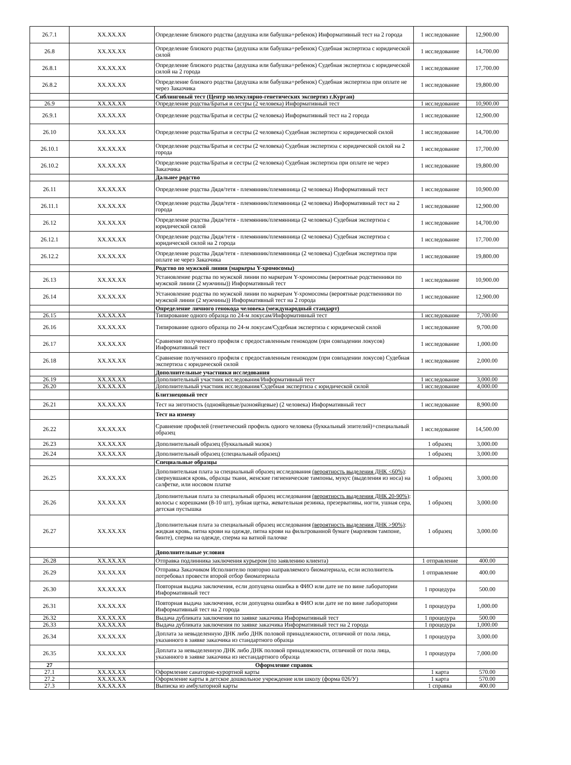| 26.7.1 | XX.XX.XX | Определение близкого родства (дедушка или бабушка+ребенок) Информативный тест на 2 города | 1 исследование | 12,900.00 |
| 26.8 | XX.XX.XX | Определение близкого родства (дедушка или бабушка+ребенок) Судебная экспертиза с юридической силой | 1 исследование | 14,700.00 |
| 26.8.1 | XX.XX.XX | Определение близкого родства (дедушка или бабушка+ребенок) Судебная экспертиза с юридической силой на 2 города | 1 исследование | 17,700.00 |
| 26.8.2 | XX.XX.XX | Определение близкого родства (дедушка или бабушка+ребенок) Судебная экспертиза при оплате не через Заказчика | 1 исследование | 19,800.00 |
| | | Сиблинговый тест (Центр молекулярно-генетических экспертиз г.Курган) | | |
| 26.9 | XX.XX.XX | Определение родства/Братья и сестры (2 человека) Информативный тест | 1 исследование | 10,900.00 |
| 26.9.1 | XX.XX.XX | Определение родства/Братья и сестры (2 человека) Информативный тест на 2 города | 1 исследование | 12,900.00 |
| 26.10 | XX.XX.XX | Определение родства/Братья и сестры (2 человека) Судебная экспертиза с юридической силой | 1 исследование | 14,700.00 |
| 26.10.1 | XX.XX.XX | Определение родства/Братья и сестры (2 человека) Судебная экспертиза с юридической силой на 2 города | 1 исследование | 17,700.00 |
| 26.10.2 | XX.XX.XX | Определение родства/Братья и сестры (2 человека) Судебная экспертиза при оплате не через Заказчика | 1 исследование | 19,800.00 |
| | | Дальнее родство | | |
| 26.11 | XX.XX.XX | Определение родства Дядя/тетя - племянник/племянница (2 человека) Информативный тест | 1 исследование | 10,900.00 |
| 26.11.1 | XX.XX.XX | Определение родства Дядя/тетя - племянник/племянница (2 человека) Информативный тест на 2 города | 1 исследование | 12,900.00 |
| 26.12 | XX.XX.XX | Определение родства Дядя/тетя - племянник/племянница (2 человека) Судебная экспертиза с юридической силой | 1 исследование | 14,700.00 |
| 26.12.1 | XX.XX.XX | Определение родства Дядя/тетя - племянник/племянница (2 человека) Судебная экспертиза с юридической силой на 2 города | 1 исследование | 17,700.00 |
| 26.12.2 | XX.XX.XX | Определение родства Дядя/тетя - племянник/племянница (2 человека) Судебная экспертиза при оплате не через Заказчика | 1 исследование | 19,800.00 |
| | | Родство по мужской линии (маркеры Y-хромосомы) | | |
| 26.13 | XX.XX.XX | Установление родства по мужской линии по маркерам Y-хромосомы (вероятные родственники по мужской линии (2 мужчины)) Информативный тест | 1 исследование | 10,900.00 |
| 26.14 | XX.XX.XX | Установление родства по мужской линии по маркерам Y-хромосомы (вероятные родственники по мужской линии (2 мужчины)) Информативный тест на 2 города | 1 исследование | 12,900.00 |
| | | Определение личного генокода человека (международный стандарт) | | |
| 26.15 | XX.XX.XX | Типирование одного образца по 24-м локусам/Информативный тест | 1 исследование | 7,700.00 |
| 26.16 | XX.XX.XX | Типирование одного образца по 24-м локусам/Судебная экспертиза с юридической силой | 1 исследование | 9,700.00 |
| 26.17 | XX.XX.XX | Сравнение полученного профиля с предоставленным генокодом (при совпадении локусов) Информативный тест | 1 исследование | 1,000.00 |
| 26.18 | XX.XX.XX | Сравнение полученного профиля с предоставленным генокодом (при совпадении локусов) Судебная экспертиза с юридической силой | 1 исследование | 2,000.00 |
| | | Дополнительные участники исследования | | |
| 26.19 | XX.XX.XX | Дополнительный участник исследования/Информативный тест | 1 исследование | 3,000.00 |
| 26.20 | XX.XX.XX | Дополнительный участник исследования/Судебная экспертиза с юридической силой | 1 исследование | 4,000.00 |
| | | Блитзнецовый тест | | |
| 26.21 | XX.XX.XX | Тест на зиготность (однояйцевые/разнояйцевые) (2 человека) Информативный тест | 1 исследование | 8,900.00 |
| | | Тест на измену | | |
| 26.22 | XX.XX.XX | Сравнение профилей (генетический профиль одного человека (буккальный эпителий)+специальный образец | 1 исследование | 14,500.00 |
| 26.23 | XX.XX.XX | Дополнительный образец (буккальный мазок) | 1 образец | 3,000.00 |
| 26.24 | XX.XX.XX | Дополнительный образец (специальный образец) | 1 образец | 3,000.00 |
| | | Специальные образцы | | |
| 26.25 | XX.XX.XX | Дополнительная плата за специальный образец исследования (вероятность выделения ДНК <60%) : свернувшаяся кровь, образцы ткани, женские гигиенические тампоны, мукус (выделения из носа) на салфетке, или носовом платке | 1 образец | 3,000.00 |
| 26.26 | XX.XX.XX | Дополнительная плата за специальный образец исследования (вероятность выделения ДНК 20-90%) : волосы с корешками (8-10 шт), зубная щетка, жевательная резинка, презервативы, ногти, ушная сера, детская пустышка | 1 образец | 3,000.00 |
| 26.27 | XX.XX.XX | Дополнительная плата за специальный образец исследования (вероятность выделения ДНК >90%) : жидкая кровь, пятна крови на одежде, пятна крови на фильтрованной бумаге (марлевом тампоне, бинте), сперма на одежде, сперма на ватной палочке | 1 образец | 3,000.00 |
| | | Дополнительные условия | | |
| 26.28 | XX.XX.XX | Отправка подлинника заключения курьером (по заявлению клиента) | 1 отправление | 400.00 |
| 26.29 | XX.XX.XX | Отправка Заказчиком Исполнителю повторно направляемого биоматериала, если исполнитель потребовал провести второй отбор биоматериала | 1 отправление | 400.00 |
| 26.30 | XX.XX.XX | Повторная выдача заключения, если допущена ошибка в ФИО или дате не по вине лаборатории Информативный тест | 1 процедура | 500.00 |
| 26.31 | XX.XX.XX | Повторная выдача заключения, если допущена ошибка в ФИО или дате не по вине лаборатории Информативный тест на 2 города | 1 процедура | 1,000.00 |
| 26.32 | XX.XX.XX | Выдача дубликата заключения по заявке заказчика Информативный тест | 1 процедура | 500.00 |
| 26.33 | XX.XX.XX | Выдача дубликата заключения по заявке заказчика Информативный тест на 2 города | 1 процедура | 1,000.00 |
| 26.34 | XX.XX.XX | Доплата за невыделенную ДНК либо ДНК половой принадлежности, отличной от пола лица, указанного в заявке заказчика из стандартного образца | 1 процедура | 3,000.00 |
| 26.35 | XX.XX.XX | Доплата за невыделенную ДНК либо ДНК половой принадлежности, отличной от пола лица, указанного в заявке заказчика из нестандартного образца | 1 процедура | 7,000.00 |
| 27 | | Оформление справок | | |
| 27.1 | XX.XX.XX | Оформление санаторно-курортной карты | 1 карта | 570.00 |
| 27.2 | XX.XX.XX | Оформление карты в детское дошкольное учреждение или школу (форма 026/У) | 1 карта | 570.00 |
| 27.3 | XX.XX.XX | Выписка из амбулаторной карты | 1 справка | 400.00 |